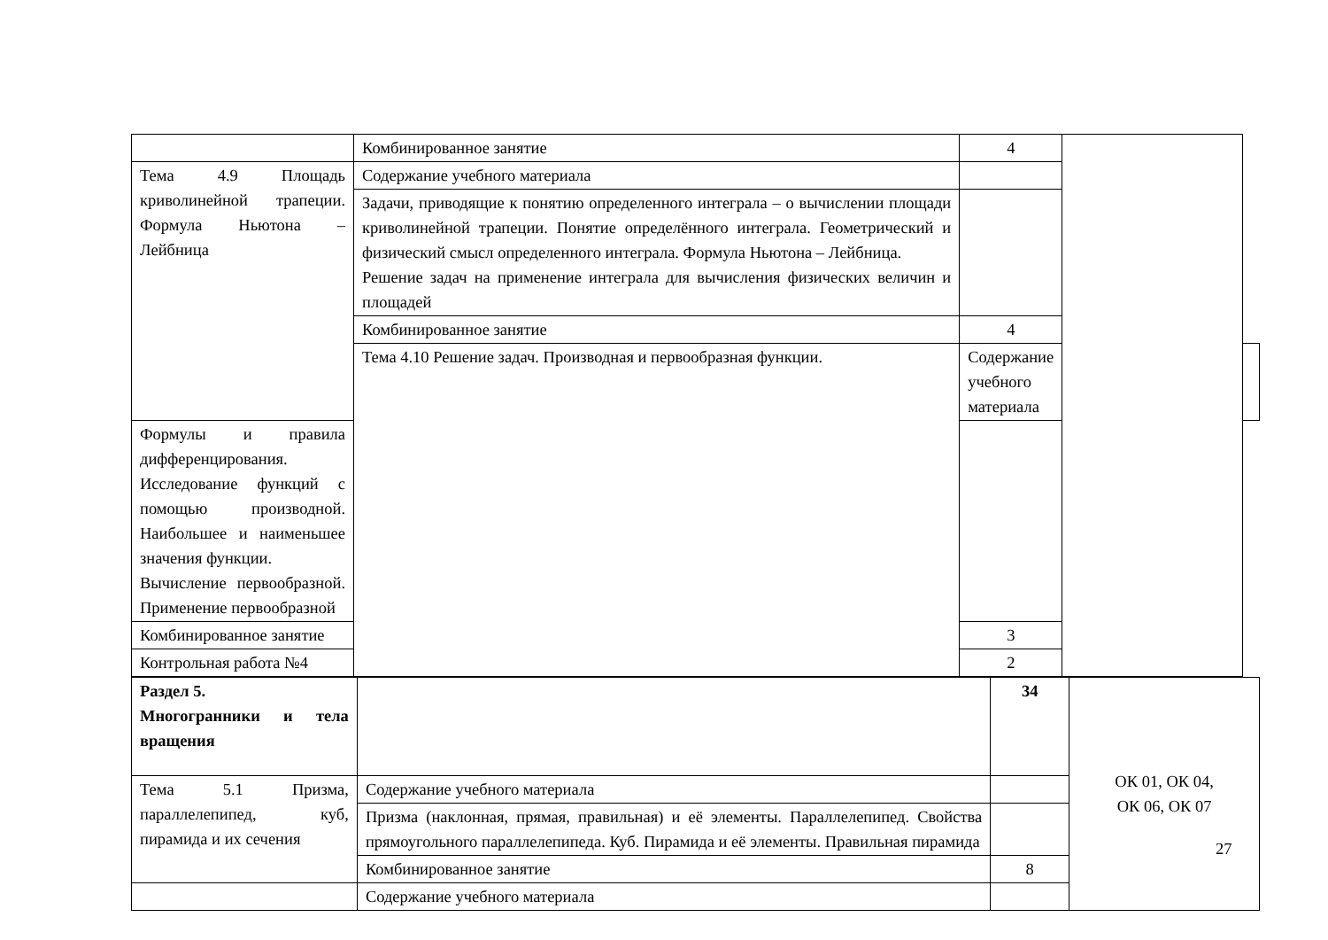| | Комбинированное занятие | 4 | | |
| Тема 4.9 Площадь криволинейной трапеции. Формула Ньютона – Лейбница | Содержание учебного материала | | | |
| | Задачи, приводящие к понятию определенного интеграла – о вычислении площади криволинейной трапеции. Понятие определённого интеграла. Геометрический и физический смысл определенного интеграла. Формула Ньютона – Лейбница. Решение задач на применение интеграла для вычисления физических величин и площадей | | | |
| | Комбинированное занятие | 4 | | |
| | Тема 4.10 Решение задач. Производная и первообразная функции. | Содержание учебного материала | | |
| Формулы и правила дифференцирования. Исследование функций с помощью производной. Наибольшее и наименьшее значения функции. Вычисление первообразной. Применение первообразной | | | | |
| Комбинированное занятие | | 3 | | |
| Контрольная работа №4 | | 2 | | |
| Раздел 5. Многогранники и тела вращения | | 34 | ОК 01, ОК 04, ОК 06, ОК 07 |
| Тема 5.1 Призма, параллелепипед, куб, пирамида и их сечения | Содержание учебного материала | | |
| | Призма (наклонная, прямая, правильная) и её элементы. Параллелепипед. Свойства прямоугольного параллелепипеда. Куб. Пирамида и её элементы. Правильная пирамида | | |
| | Комбинированное занятие | 8 | |
| | Содержание учебного материала | | |
27